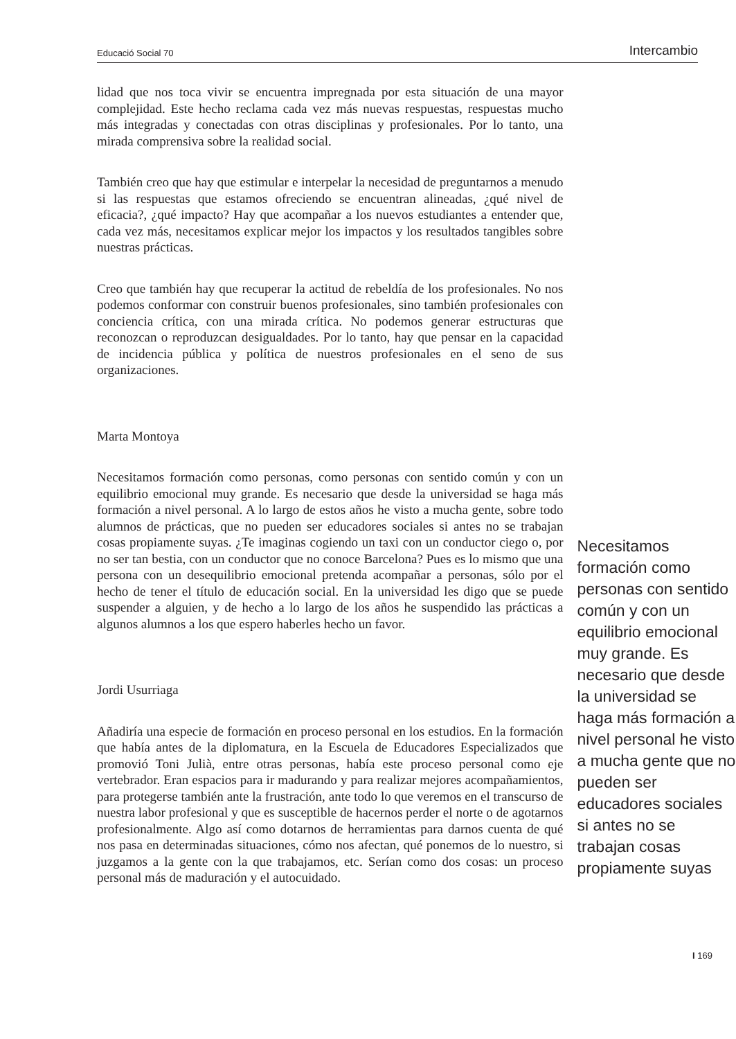Educació Social 70 Intercambio
lidad que nos toca vivir se encuentra impregnada por esta situación de una mayor complejidad. Este hecho reclama cada vez más nuevas respuestas, respuestas mucho más integradas y conectadas con otras disciplinas y profesionales. Por lo tanto, una mirada comprensiva sobre la realidad social.
También creo que hay que estimular e interpelar la necesidad de preguntarnos a menudo si las respuestas que estamos ofreciendo se encuentran alineadas, ¿qué nivel de eficacia?, ¿qué impacto? Hay que acompañar a los nuevos estudiantes a entender que, cada vez más, necesitamos explicar mejor los impactos y los resultados tangibles sobre nuestras prácticas.
Creo que también hay que recuperar la actitud de rebeldía de los profesionales. No nos podemos conformar con construir buenos profesionales, sino también profesionales con conciencia crítica, con una mirada crítica. No podemos generar estructuras que reconozcan o reproduzcan desigualdades. Por lo tanto, hay que pensar en la capacidad de incidencia pública y política de nuestros profesionales en el seno de sus organizaciones.
Marta Montoya
Necesitamos formación como personas, como personas con sentido común y con un equilibrio emocional muy grande. Es necesario que desde la universidad se haga más formación a nivel personal. A lo largo de estos años he visto a mucha gente, sobre todo alumnos de prácticas, que no pueden ser educadores sociales si antes no se trabajan cosas propiamente suyas. ¿Te imaginas cogiendo un taxi con un conductor ciego o, por no ser tan bestia, con un conductor que no conoce Barcelona? Pues es lo mismo que una persona con un desequilibrio emocional pretenda acompañar a personas, sólo por el hecho de tener el título de educación social. En la universidad les digo que se puede suspender a alguien, y de hecho a lo largo de los años he suspendido las prácticas a algunos alumnos a los que espero haberles hecho un favor.
Jordi Usurriaga
Añadiría una especie de formación en proceso personal en los estudios. En la formación que había antes de la diplomatura, en la Escuela de Educadores Especializados que promovió Toni Julià, entre otras personas, había este proceso personal como eje vertebrador. Eran espacios para ir madurando y para realizar mejores acompañamientos, para protegerse también ante la frustración, ante todo lo que veremos en el transcurso de nuestra labor profesional y que es susceptible de hacernos perder el norte o de agotarnos profesionalmente. Algo así como dotarnos de herramientas para darnos cuenta de qué nos pasa en determinadas situaciones, cómo nos afectan, qué ponemos de lo nuestro, si juzgamos a la gente con la que trabajamos, etc. Serían como dos cosas: un proceso personal más de maduración y el autocuidado.
Necesitamos formación como personas con sentido común y con un equilibrio emocional muy grande. Es necesario que desde la universidad se haga más formación a nivel personal he visto a mucha gente que no pueden ser educadores sociales si antes no se trabajan cosas propiamente suyas
I 169